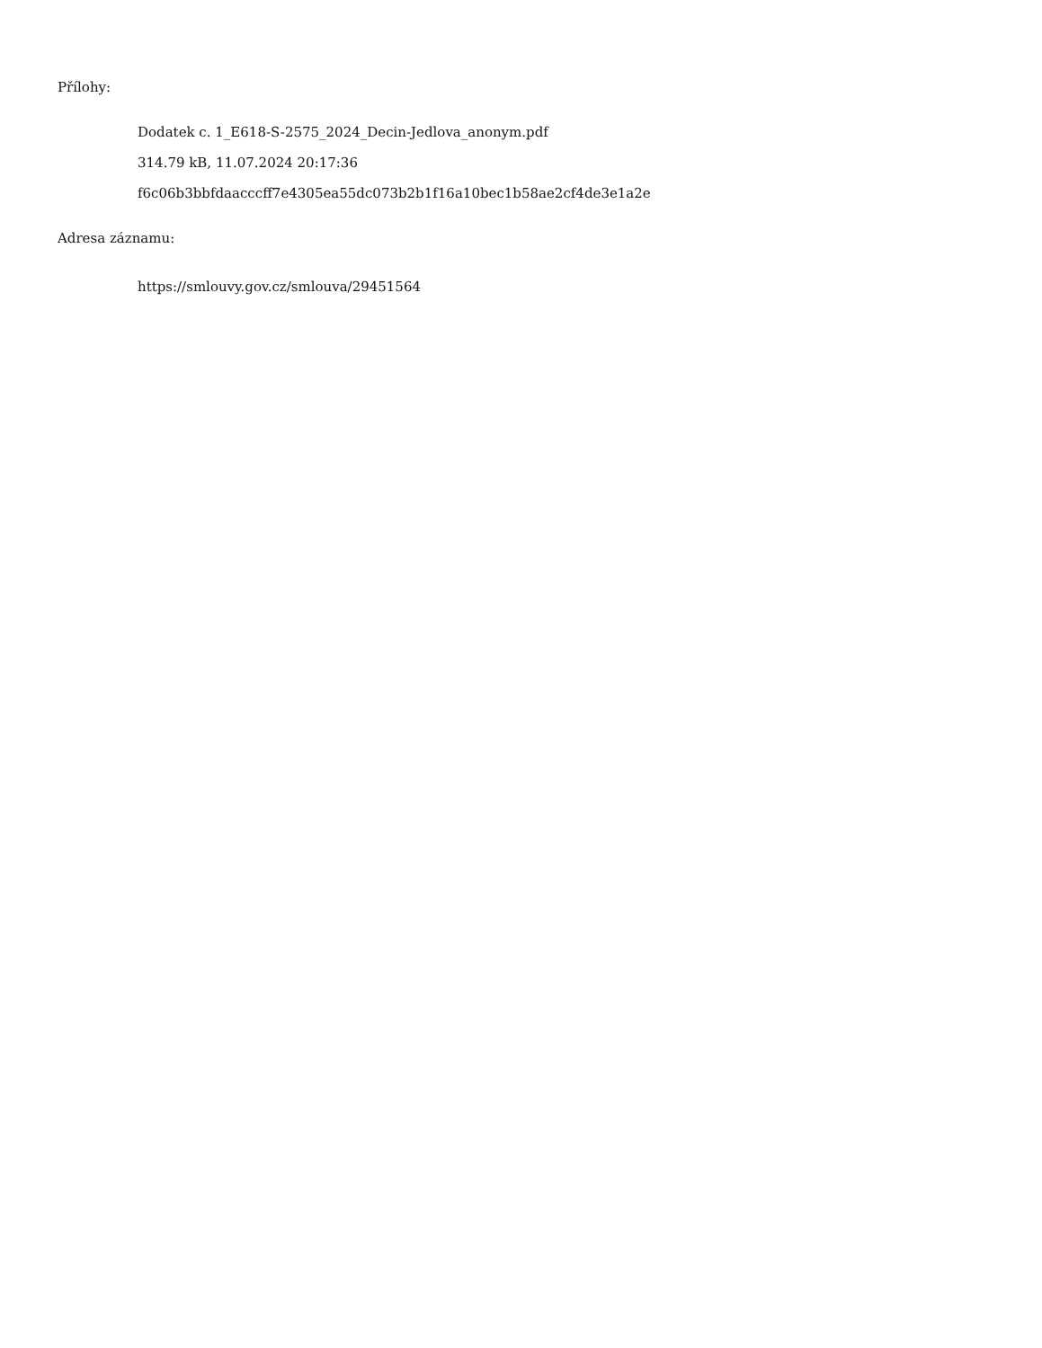Přílohy:
Dodatek c. 1_E618-S-2575_2024_Decin-Jedlova_anonym.pdf
314.79 kB, 11.07.2024 20:17:36
f6c06b3bbfdaacccff7e4305ea55dc073b2b1f16a10bec1b58ae2cf4de3e1a2e
Adresa záznamu:
https://smlouvy.gov.cz/smlouva/29451564